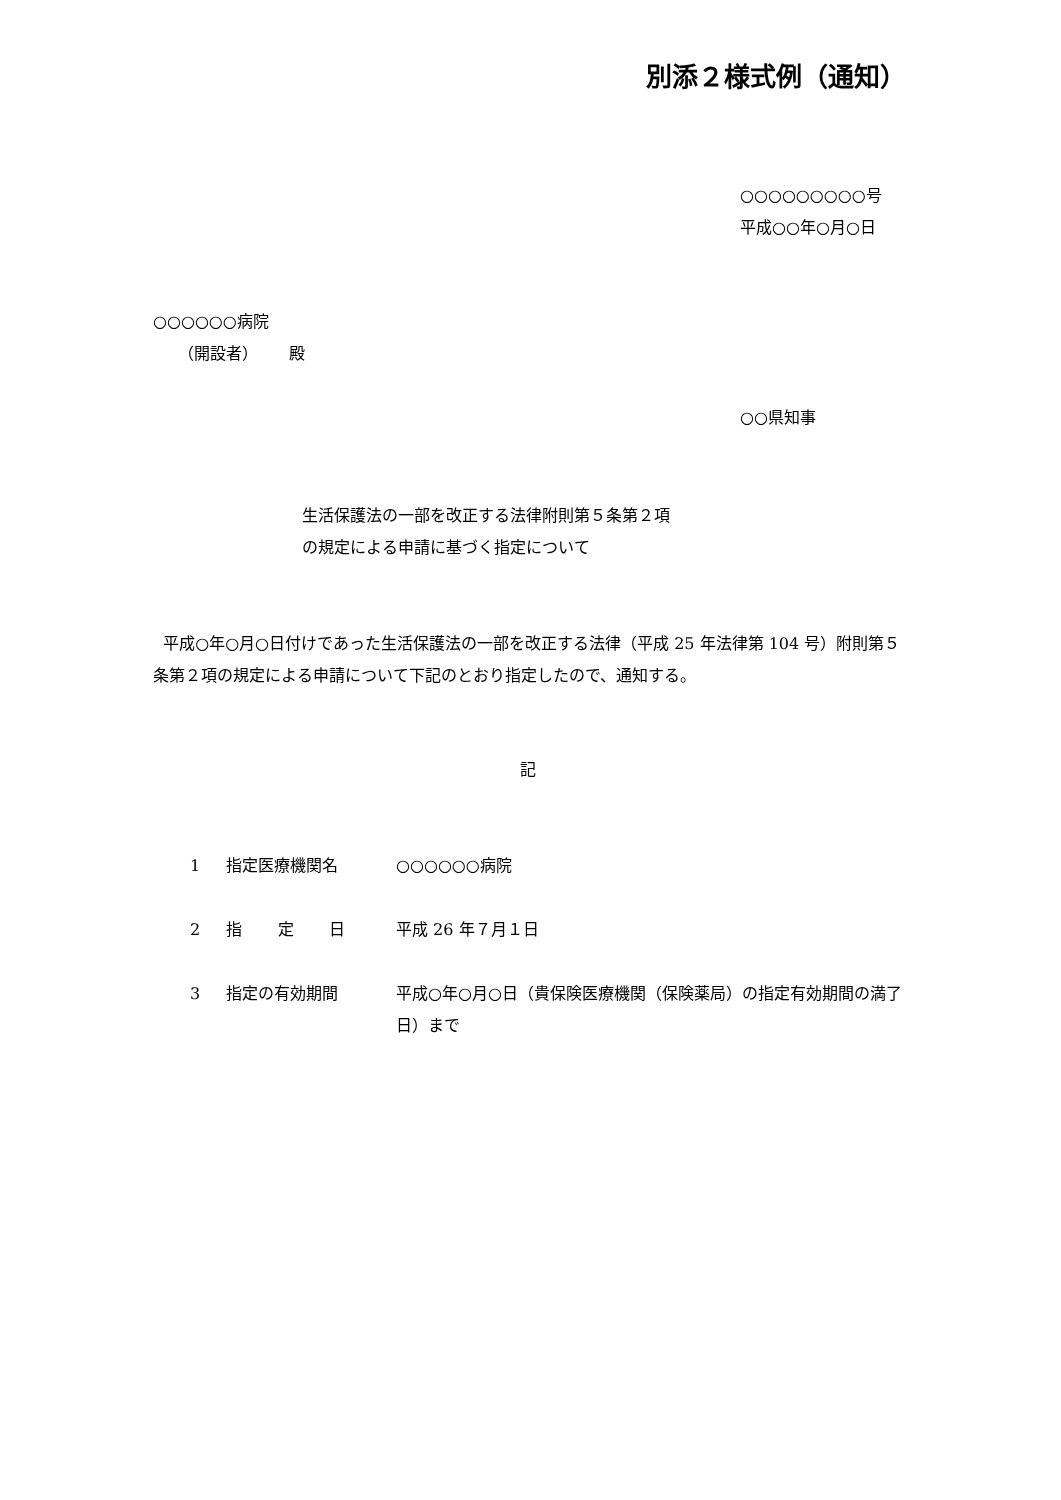別添２様式例（通知）
○○○○○○○○○号
平成○○年○月○日
○○○○○○病院
（開設者） 殿
○○県知事
生活保護法の一部を改正する法律附則第５条第２項
の規定による申請に基づく指定について
平成○年○月○日付けであった生活保護法の一部を改正する法律（平成 25 年法律第 104 号）附則第５条第２項の規定による申請について下記のとおり指定したので、通知する。
記
| 1 | 指定医療機関名 | ○○○○○○病院 |
| 2 | 指 定 日 | 平成 26 年７月１日 |
| 3 | 指定の有効期間 | 平成○年○月○日（貴保険医療機関（保険薬局）の指定有効期間の満了日）まで |